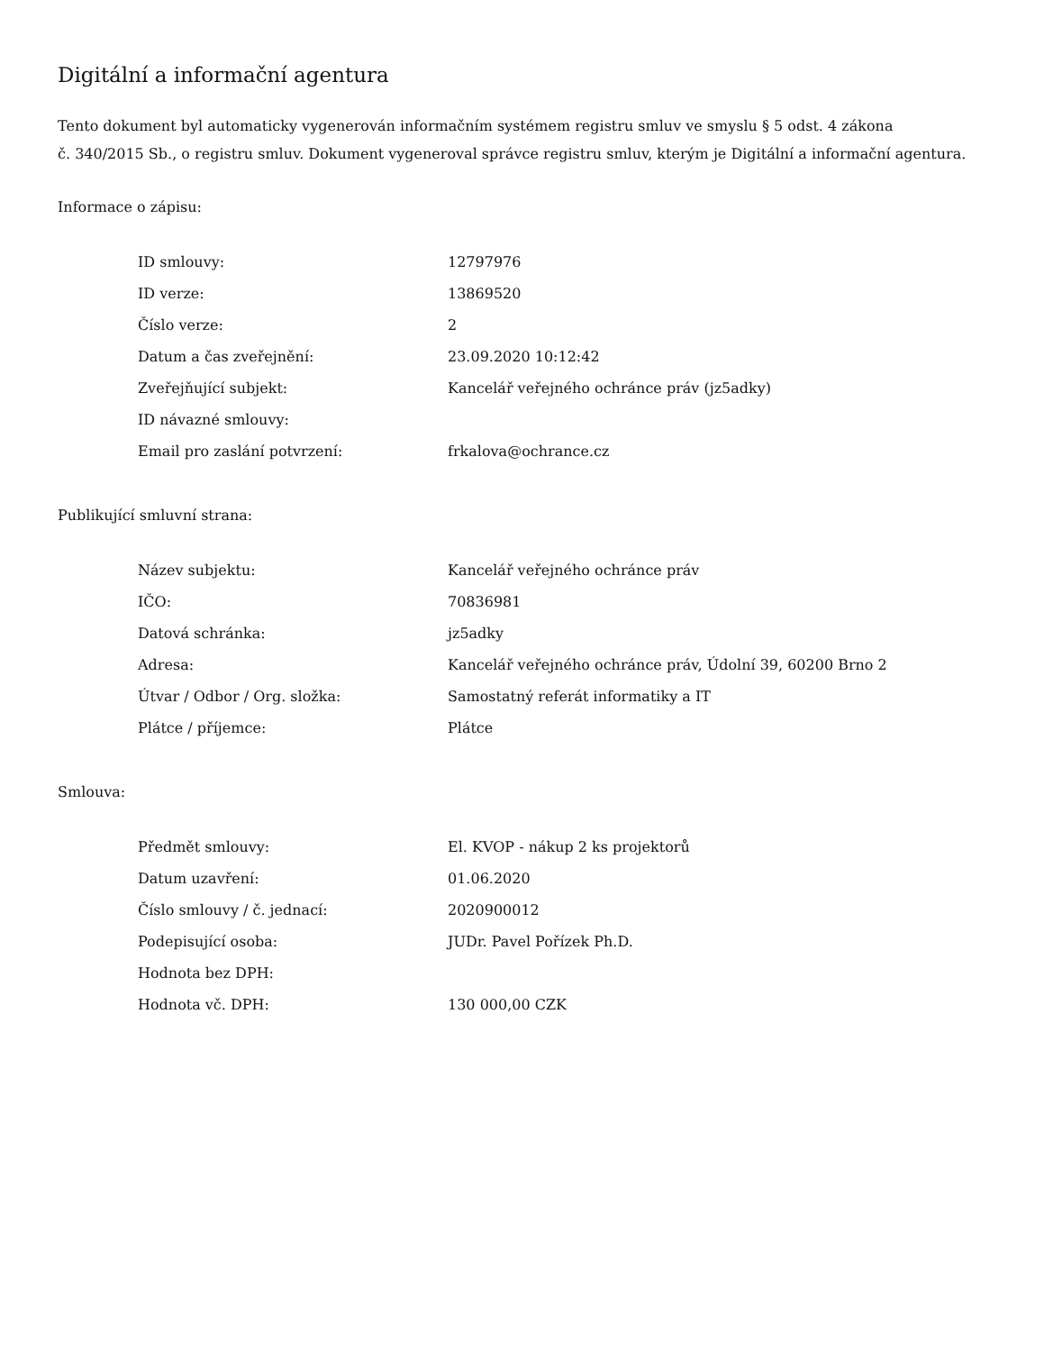Digitální a informační agentura
Tento dokument byl automaticky vygenerován informačním systémem registru smluv ve smyslu § 5 odst. 4 zákona
č. 340/2015 Sb., o registru smluv. Dokument vygeneroval správce registru smluv, kterým je Digitální a informační agentura.
Informace o zápisu:
| ID smlouvy: | 12797976 |
| ID verze: | 13869520 |
| Číslo verze: | 2 |
| Datum a čas zveřejnění: | 23.09.2020 10:12:42 |
| Zveřejňující subjekt: | Kancelář veřejného ochránce práv (jz5adky) |
| ID návazné smlouvy: | |
| Email pro zaslání potvrzení: | frkalova@ochrance.cz |
Publikující smluvní strana:
| Název subjektu: | Kancelář veřejného ochránce práv |
| IČO: | 70836981 |
| Datová schránka: | jz5adky |
| Adresa: | Kancelář veřejného ochránce práv, Údolní 39, 60200 Brno 2 |
| Útvar / Odbor / Org. složka: | Samostatný referát informatiky a IT |
| Plátce / příjemce: | Plátce |
Smlouva:
| Předmět smlouvy: | El. KVOP - nákup 2 ks projektorů |
| Datum uzavření: | 01.06.2020 |
| Číslo smlouvy / č. jednací: | 2020900012 |
| Podepisující osoba: | JUDr. Pavel Pořízek Ph.D. |
| Hodnota bez DPH: | |
| Hodnota vč. DPH: | 130 000,00 CZK |